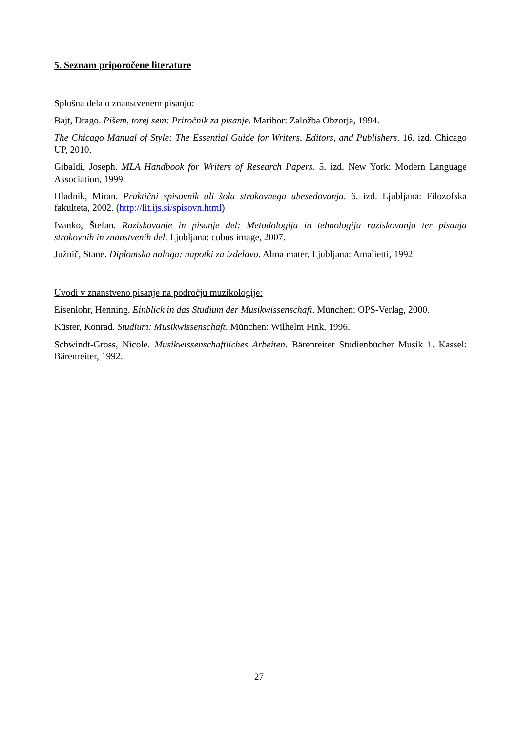5. Seznam priporočene literature
Splošna dela o znanstvenem pisanju:
Bajt, Drago. Pišem, torej sem: Priročnik za pisanje. Maribor: Založba Obzorja, 1994.
The Chicago Manual of Style: The Essential Guide for Writers, Editors, and Publishers. 16. izd. Chicago UP, 2010.
Gibaldi, Joseph. MLA Handbook for Writers of Research Papers. 5. izd. New York: Modern Language Association, 1999.
Hladnik, Miran. Praktični spisovnik ali šola strokovnega ubesedovanja. 6. izd. Ljubljana: Filozofska fakulteta, 2002. (http://lit.ijs.si/spisovn.html)
Ivanko, Štefan. Raziskovanje in pisanje del: Metodologija in tehnologija raziskovanja ter pisanja strokovnih in znanstvenih del. Ljubljana: cubus image, 2007.
Južnič, Stane. Diplomska naloga: napotki za izdelavo. Alma mater. Ljubljana: Amalietti, 1992.
Uvodi v znanstveno pisanje na področju muzikologije:
Eisenlohr, Henning. Einblick in das Studium der Musikwissenschaft. München: OPS-Verlag, 2000.
Küster, Konrad. Studium: Musikwissenschaft. München: Wilhelm Fink, 1996.
Schwindt-Gross, Nicole. Musikwissenschaftliches Arbeiten. Bärenreiter Studienbücher Musik 1. Kassel: Bärenreiter, 1992.
27